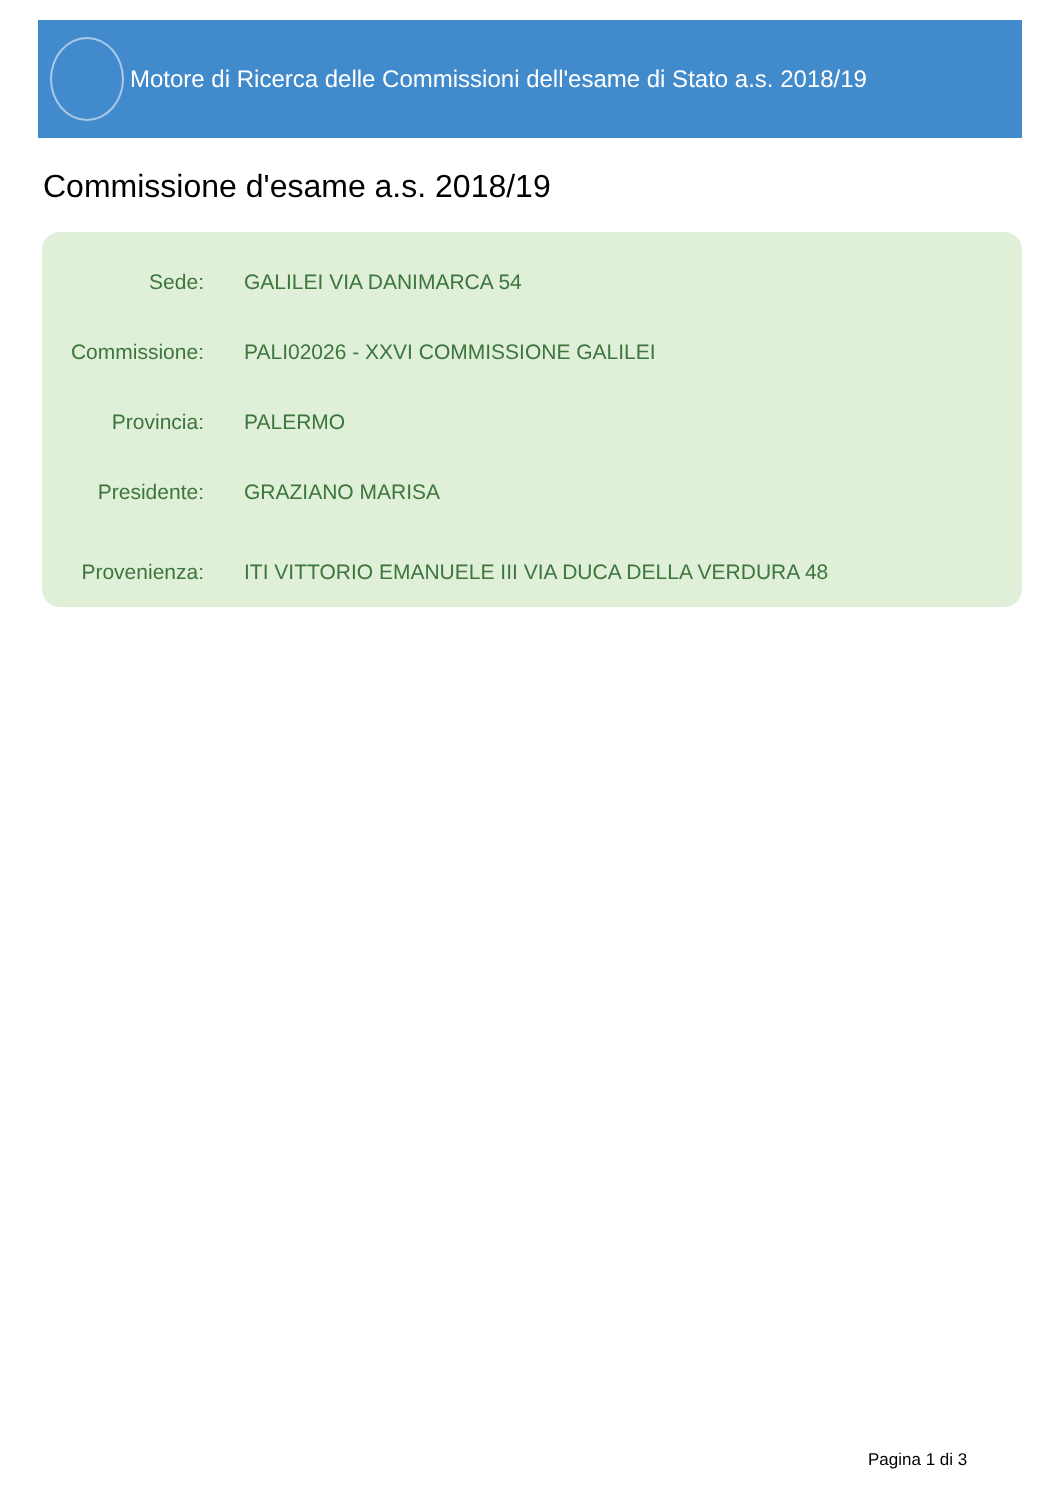Motore di Ricerca delle Commissioni dell'esame di Stato a.s. 2018/19
Commissione d'esame a.s. 2018/19
| Sede: | GALILEI VIA DANIMARCA 54 |
| Commissione: | PALI02026 - XXVI COMMISSIONE GALILEI |
| Provincia: | PALERMO |
| Presidente: | GRAZIANO MARISA |
| Provenienza: | ITI VITTORIO EMANUELE III VIA DUCA DELLA VERDURA 48 |
Pagina 1 di 3